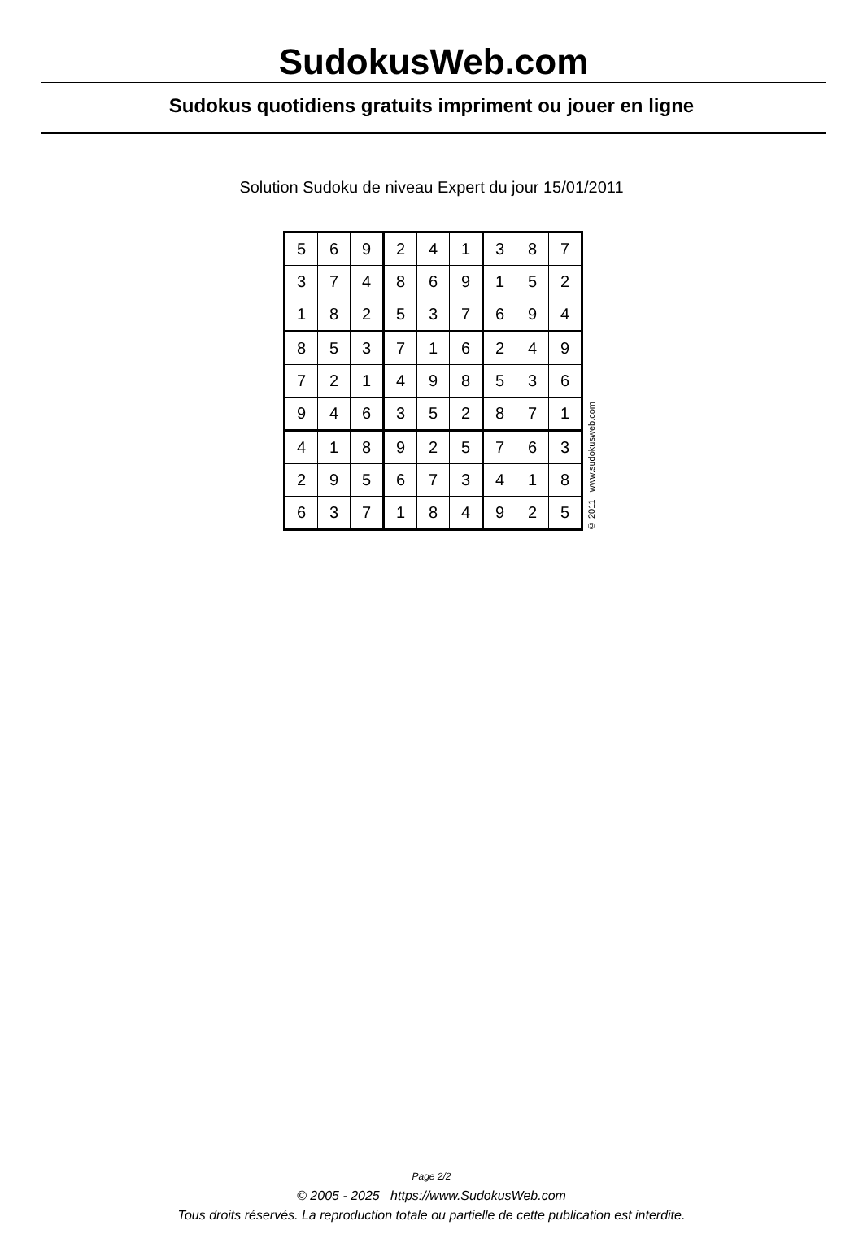SudokusWeb.com
Sudokus quotidiens gratuits impriment ou jouer en ligne
Solution Sudoku de niveau Expert du jour 15/01/2011
| 5 | 6 | 9 | 2 | 4 | 1 | 3 | 8 | 7 |
| 3 | 7 | 4 | 8 | 6 | 9 | 1 | 5 | 2 |
| 1 | 8 | 2 | 5 | 3 | 7 | 6 | 9 | 4 |
| 8 | 5 | 3 | 7 | 1 | 6 | 2 | 4 | 9 |
| 7 | 2 | 1 | 4 | 9 | 8 | 5 | 3 | 6 |
| 9 | 4 | 6 | 3 | 5 | 2 | 8 | 7 | 1 |
| 4 | 1 | 8 | 9 | 2 | 5 | 7 | 6 | 3 |
| 2 | 9 | 5 | 6 | 7 | 3 | 4 | 1 | 8 |
| 6 | 3 | 7 | 1 | 8 | 4 | 9 | 2 | 5 |
© 2011 www.sudokusweb.com
Page 2/2
© 2005 - 2025 https://www.SudokusWeb.com
Tous droits réservés. La reproduction totale ou partielle de cette publication est interdite.